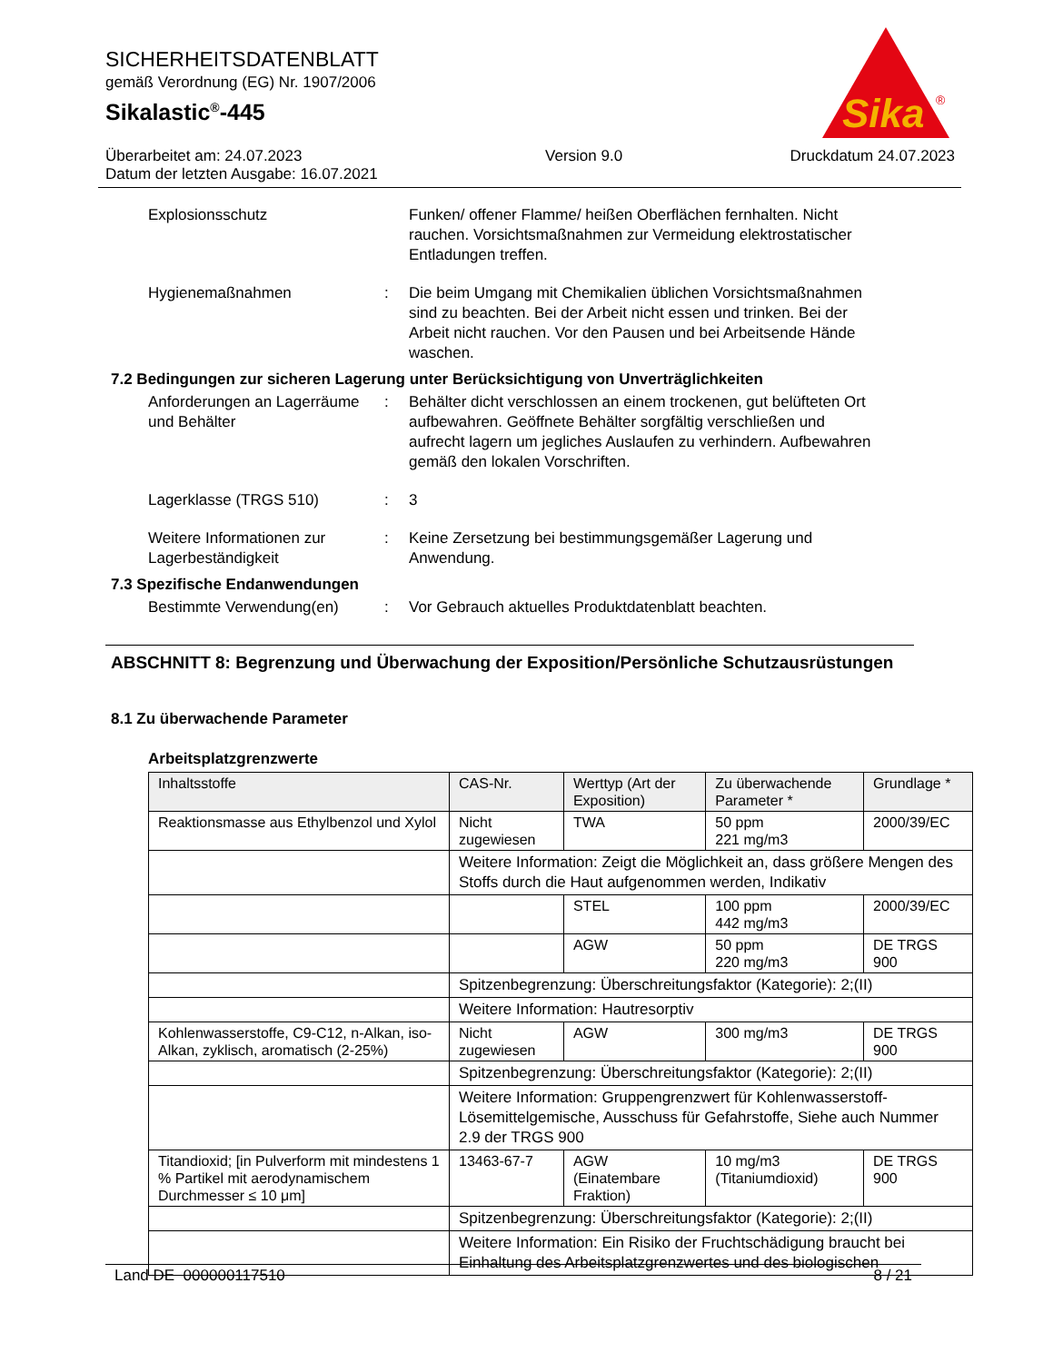SICHERHEITSDATENBLATT
gemäß Verordnung (EG) Nr. 1907/2006
Sikalastic<sup>®</sup>-445
Sika
®
Überarbeitet am: 24.07.2023
Datum der letzten Ausgabe: 16.07.2021
Version 9.0 Druckdatum 24.07.2023
Explosionsschutz Funken/ offener Flamme/ heißen Oberflächen fernhalten. Nicht rauchen. Vorsichtsmaßnahmen zur Vermeidung elektrostatischer Entladungen treffen.
Hygienemaßnahmen : Die beim Umgang mit Chemikalien üblichen Vorsichtsmaßnahmen sind zu beachten. Bei der Arbeit nicht essen und trinken. Bei der Arbeit nicht rauchen. Vor den Pausen und bei Arbeitsende Hände waschen.
7.2 Bedingungen zur sicheren Lagerung unter Berücksichtigung von Unverträglichkeiten
Anforderungen an Lagerräume und Behälter
: Behälter dicht verschlossen an einem trockenen, gut belüfteten Ort aufbewahren. Geöffnete Behälter sorgfältig verschließen und aufrecht lagern um jegliches Auslaufen zu verhindern. Aufbewahren gemäß den lokalen Vorschriften.
Lagerklasse (TRGS 510) : 3
Weitere Informationen zur Lagerbeständigkeit
: Keine Zersetzung bei bestimmungsgemäßer Lagerung und Anwendung.
7.3 Spezifische Endanwendungen
Bestimmte Verwendung(en) : Vor Gebrauch aktuelles Produktdatenblatt beachten.
ABSCHNITT 8: Begrenzung und Überwachung der Exposition/Persönliche Schutzausrüstungen
8.1 Zu überwachende Parameter
Arbeitsplatzgrenzwerte
| Inhaltsstoffe | CAS-Nr. | Werttyp (Art der Exposition) | Zu überwachende Parameter * | Grundlage * |
| --- | --- | --- | --- | --- |
| Reaktionsmasse aus Ethylbenzol und Xylol | Nicht zugewiesen | TWA | 50 ppm 221 mg/m3 | 2000/39/EC |
| | Weitere Information: Zeigt die Möglichkeit an, dass größere Mengen des Stoffs durch die Haut aufgenommen werden, Indikativ | | | |
| | | STEL | 100 ppm 442 mg/m3 | 2000/39/EC |
| | | AGW | 50 ppm 220 mg/m3 | DE TRGS 900 |
| | Spitzenbegrenzung: Überschreitungsfaktor (Kategorie): 2;(II) | | | |
| | Weitere Information: Hautresorptiv | | | |
| Kohlenwasserstoffe, C9-C12, n-Alkan, iso-Alkan, zyklisch, aromatisch (2-25%) | Nicht zugewiesen | AGW | 300 mg/m3 | DE TRGS 900 |
| | Spitzenbegrenzung: Überschreitungsfaktor (Kategorie): 2;(II) | | | |
| | Weitere Information: Gruppengrenzwert für Kohlenwasserstoff-Lösemittelgemische, Ausschuss für Gefahrstoffe, Siehe auch Nummer 2.9 der TRGS 900 | | | |
| Titandioxid; [in Pulverform mit mindestens 1 % Partikel mit aerodynamischem Durchmesser ≤ 10 μm] | 13463-67-7 | AGW (Einatembare Fraktion) | 10 mg/m3 (Titaniumdioxid) | DE TRGS 900 |
| | Spitzenbegrenzung: Überschreitungsfaktor (Kategorie): 2;(II) | | | |
| | Weitere Information: Ein Risiko der Fruchtschädigung braucht bei Einhaltung des Arbeitsplatzgrenzwertes und des biologischen | | | |
Land DE 000000117510 8 / 21